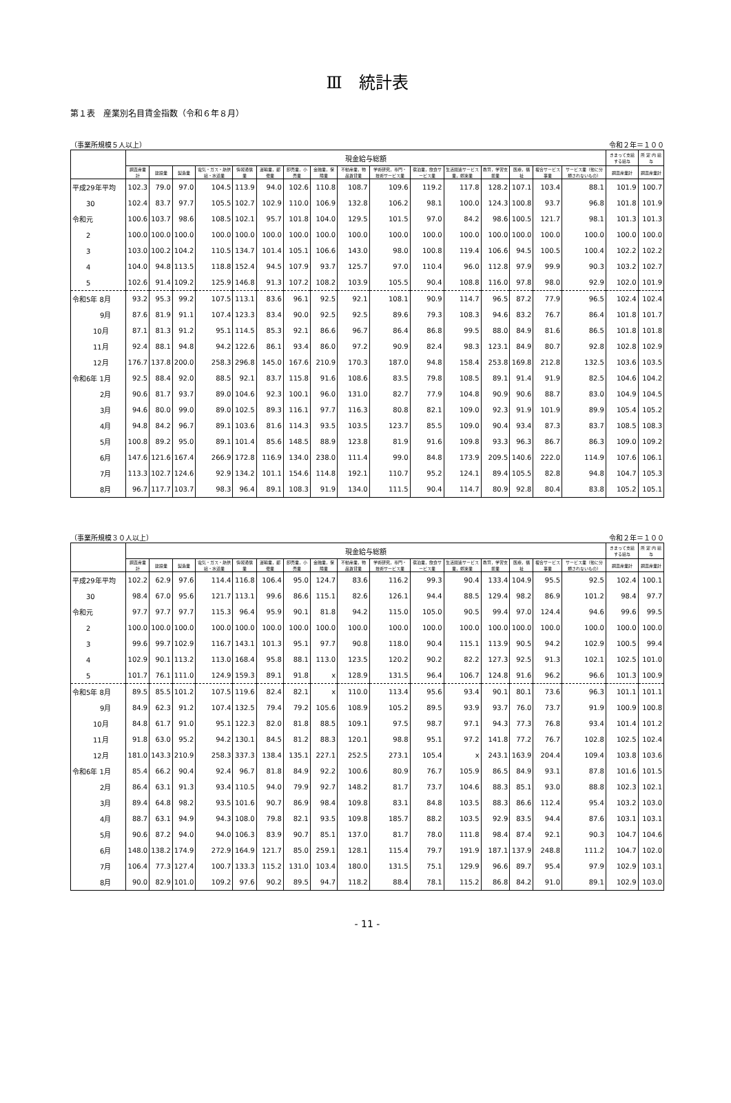Ⅲ　統計表
第１表　産業別名目賃金指数（令和６年８月）
（事業所規模５人以上） 令和２年＝１００
| | 現金給与総額 | | | | | | | | | | | | | | | | きまって支給する給与 | 所 定 内 給 与 |
| --- | --- | --- | --- | --- | --- | --- | --- | --- | --- | --- | --- | --- | --- | --- | --- | --- | --- | --- |
| | 調査産業計 | 建設業 | 製造業 | 電気・ガス・熱供給・水道業 | 情報通信業 | 運輸業，郵便業 | 卸売業，小売業 | 金融業，保険業 | 不動産業，物品賃貸業 | 学術研究，専門・技術サービス業 | 宿泊業，飲食サービス業 | 生活関連サービス業，娯楽業 | 教育，学習支援業 | 医療，福祉 | 複合サービス事業 | サービス業（他に分類されないもの） | 調査産業計 | 調査産業計 |
| 平成29年平均 | 102.3 | 79.0 | 97.0 | 104.5 | 113.9 | 94.0 | 102.6 | 110.8 | 108.7 | 109.6 | 119.2 | 117.8 | 128.2 | 107.1 | 103.4 | 88.1 | 101.9 | 100.7 |
| 30 | 102.4 | 83.7 | 97.7 | 105.5 | 102.7 | 102.9 | 110.0 | 106.9 | 132.8 | 106.2 | 98.1 | 100.0 | 124.3 | 100.8 | 93.7 | 96.8 | 101.8 | 101.9 |
| 令和元 | 100.6 | 103.7 | 98.6 | 108.5 | 102.1 | 95.7 | 101.8 | 104.0 | 129.5 | 101.5 | 97.0 | 84.2 | 98.6 | 100.5 | 121.7 | 98.1 | 101.3 | 101.3 |
| 2 | 100.0 | 100.0 | 100.0 | 100.0 | 100.0 | 100.0 | 100.0 | 100.0 | 100.0 | 100.0 | 100.0 | 100.0 | 100.0 | 100.0 | 100.0 | 100.0 | 100.0 | 100.0 |
| 3 | 103.0 | 100.2 | 104.2 | 110.5 | 134.7 | 101.4 | 105.1 | 106.6 | 143.0 | 98.0 | 100.8 | 119.4 | 106.6 | 94.5 | 100.5 | 100.4 | 102.2 | 102.2 |
| 4 | 104.0 | 94.8 | 113.5 | 118.8 | 152.4 | 94.5 | 107.9 | 93.7 | 125.7 | 97.0 | 110.4 | 96.0 | 112.8 | 97.9 | 99.9 | 90.3 | 103.2 | 102.7 |
| 5 | 102.6 | 91.4 | 109.2 | 125.9 | 146.8 | 91.3 | 107.2 | 108.2 | 103.9 | 105.5 | 90.4 | 108.8 | 116.0 | 97.8 | 98.0 | 92.9 | 102.0 | 101.9 |
| 令和5年 8月 | 93.2 | 95.3 | 99.2 | 107.5 | 113.1 | 83.6 | 96.1 | 92.5 | 92.1 | 108.1 | 90.9 | 114.7 | 96.5 | 87.2 | 77.9 | 96.5 | 102.4 | 102.4 |
| 9月 | 87.6 | 81.9 | 91.1 | 107.4 | 123.3 | 83.4 | 90.0 | 92.5 | 92.5 | 89.6 | 79.3 | 108.3 | 94.6 | 83.2 | 76.7 | 86.4 | 101.8 | 101.7 |
| 10月 | 87.1 | 81.3 | 91.2 | 95.1 | 114.5 | 85.3 | 92.1 | 86.6 | 96.7 | 86.4 | 86.8 | 99.5 | 88.0 | 84.9 | 81.6 | 86.5 | 101.8 | 101.8 |
| 11月 | 92.4 | 88.1 | 94.8 | 94.2 | 122.6 | 86.1 | 93.4 | 86.0 | 97.2 | 90.9 | 82.4 | 98.3 | 123.1 | 84.9 | 80.7 | 92.8 | 102.8 | 102.9 |
| 12月 | 176.7 | 137.8 | 200.0 | 258.3 | 296.8 | 145.0 | 167.6 | 210.9 | 170.3 | 187.0 | 94.8 | 158.4 | 253.8 | 169.8 | 212.8 | 132.5 | 103.6 | 103.5 |
| 令和6年 1月 | 92.5 | 88.4 | 92.0 | 88.5 | 92.1 | 83.7 | 115.8 | 91.6 | 108.6 | 83.5 | 79.8 | 108.5 | 89.1 | 91.4 | 91.9 | 82.5 | 104.6 | 104.2 |
| 2月 | 90.6 | 81.7 | 93.7 | 89.0 | 104.6 | 92.3 | 100.1 | 96.0 | 131.0 | 82.7 | 77.9 | 104.8 | 90.9 | 90.6 | 88.7 | 83.0 | 104.9 | 104.5 |
| 3月 | 94.6 | 80.0 | 99.0 | 89.0 | 102.5 | 89.3 | 116.1 | 97.7 | 116.3 | 80.8 | 82.1 | 109.0 | 92.3 | 91.9 | 101.9 | 89.9 | 105.4 | 105.2 |
| 4月 | 94.8 | 84.2 | 96.7 | 89.1 | 103.6 | 81.6 | 114.3 | 93.5 | 103.5 | 123.7 | 85.5 | 109.0 | 90.4 | 93.4 | 87.3 | 83.7 | 108.5 | 108.3 |
| 5月 | 100.8 | 89.2 | 95.0 | 89.1 | 101.4 | 85.6 | 148.5 | 88.9 | 123.8 | 81.9 | 91.6 | 109.8 | 93.3 | 96.3 | 86.7 | 86.3 | 109.0 | 109.2 |
| 6月 | 147.6 | 121.6 | 167.4 | 266.9 | 172.8 | 116.9 | 134.0 | 238.0 | 111.4 | 99.0 | 84.8 | 173.9 | 209.5 | 140.6 | 222.0 | 114.9 | 107.6 | 106.1 |
| 7月 | 113.3 | 102.7 | 124.6 | 92.9 | 134.2 | 101.1 | 154.6 | 114.8 | 192.1 | 110.7 | 95.2 | 124.1 | 89.4 | 105.5 | 82.8 | 94.8 | 104.7 | 105.3 |
| 8月 | 96.7 | 117.7 | 103.7 | 98.3 | 96.4 | 89.1 | 108.3 | 91.9 | 134.0 | 111.5 | 90.4 | 114.7 | 80.9 | 92.8 | 80.4 | 83.8 | 105.2 | 105.1 |
（事業所規模３０人以上） 令和２年＝１００
| | 現金給与総額 | | | | | | | | | | | | | | | | きまって支給する給与 | 所 定 内 給 与 |
| --- | --- | --- | --- | --- | --- | --- | --- | --- | --- | --- | --- | --- | --- | --- | --- | --- | --- | --- |
| | 調査産業計 | 建設業 | 製造業 | 電気・ガス・熱供給・水道業 | 情報通信業 | 運輸業，郵便業 | 卸売業，小売業 | 金融業，保険業 | 不動産業，物品賃貸業 | 学術研究，専門・技術サービス業 | 宿泊業，飲食サービス業 | 生活関連サービス業，娯楽業 | 教育，学習支援業 | 医療，福祉 | 複合サービス事業 | サービス業（他に分類されないもの） | 調査産業計 | 調査産業計 |
| 平成29年平均 | 102.2 | 62.9 | 97.6 | 114.4 | 116.8 | 106.4 | 95.0 | 124.7 | 83.6 | 116.2 | 99.3 | 90.4 | 133.4 | 104.9 | 95.5 | 92.5 | 102.4 | 100.1 |
| 30 | 98.4 | 67.0 | 95.6 | 121.7 | 113.1 | 99.6 | 86.6 | 115.1 | 82.6 | 126.1 | 94.4 | 88.5 | 129.4 | 98.2 | 86.9 | 101.2 | 98.4 | 97.7 |
| 令和元 | 97.7 | 97.7 | 97.7 | 115.3 | 96.4 | 95.9 | 90.1 | 81.8 | 94.2 | 115.0 | 105.0 | 90.5 | 99.4 | 97.0 | 124.4 | 94.6 | 99.6 | 99.5 |
| 2 | 100.0 | 100.0 | 100.0 | 100.0 | 100.0 | 100.0 | 100.0 | 100.0 | 100.0 | 100.0 | 100.0 | 100.0 | 100.0 | 100.0 | 100.0 | 100.0 | 100.0 | 100.0 |
| 3 | 99.6 | 99.7 | 102.9 | 116.7 | 143.1 | 101.3 | 95.1 | 97.7 | 90.8 | 118.0 | 90.4 | 115.1 | 113.9 | 90.5 | 94.2 | 102.9 | 100.5 | 99.4 |
| 4 | 102.9 | 90.1 | 113.2 | 113.0 | 168.4 | 95.8 | 88.1 | 113.0 | 123.5 | 120.2 | 90.2 | 82.2 | 127.3 | 92.5 | 91.3 | 102.1 | 102.5 | 101.0 |
| 5 | 101.7 | 76.1 | 111.0 | 124.9 | 159.3 | 89.1 | 91.8 | x | 128.9 | 131.5 | 96.4 | 106.7 | 124.8 | 91.6 | 96.2 | 96.6 | 101.3 | 100.9 |
| 令和5年 8月 | 89.5 | 85.5 | 101.2 | 107.5 | 119.6 | 82.4 | 82.1 | x | 110.0 | 113.4 | 95.6 | 93.4 | 90.1 | 80.1 | 73.6 | 96.3 | 101.1 | 101.1 |
| 9月 | 84.9 | 62.3 | 91.2 | 107.4 | 132.5 | 79.4 | 79.2 | 105.6 | 108.9 | 105.2 | 89.5 | 93.9 | 93.7 | 76.0 | 73.7 | 91.9 | 100.9 | 100.8 |
| 10月 | 84.8 | 61.7 | 91.0 | 95.1 | 122.3 | 82.0 | 81.8 | 88.5 | 109.1 | 97.5 | 98.7 | 97.1 | 94.3 | 77.3 | 76.8 | 93.4 | 101.4 | 101.2 |
| 11月 | 91.8 | 63.0 | 95.2 | 94.2 | 130.1 | 84.5 | 81.2 | 88.3 | 120.1 | 98.8 | 95.1 | 97.2 | 141.8 | 77.2 | 76.7 | 102.8 | 102.5 | 102.4 |
| 12月 | 181.0 | 143.3 | 210.9 | 258.3 | 337.3 | 138.4 | 135.1 | 227.1 | 252.5 | 273.1 | 105.4 | x | 243.1 | 163.9 | 204.4 | 109.4 | 103.8 | 103.6 |
| 令和6年 1月 | 85.4 | 66.2 | 90.4 | 92.4 | 96.7 | 81.8 | 84.9 | 92.2 | 100.6 | 80.9 | 76.7 | 105.9 | 86.5 | 84.9 | 93.1 | 87.8 | 101.6 | 101.5 |
| 2月 | 86.4 | 63.1 | 91.3 | 93.4 | 110.5 | 94.0 | 79.9 | 92.7 | 148.2 | 81.7 | 73.7 | 104.6 | 88.3 | 85.1 | 93.0 | 88.8 | 102.3 | 102.1 |
| 3月 | 89.4 | 64.8 | 98.2 | 93.5 | 101.6 | 90.7 | 86.9 | 98.4 | 109.8 | 83.1 | 84.8 | 103.5 | 88.3 | 86.6 | 112.4 | 95.4 | 103.2 | 103.0 |
| 4月 | 88.7 | 63.1 | 94.9 | 94.3 | 108.0 | 79.8 | 82.1 | 93.5 | 109.8 | 185.7 | 88.2 | 103.5 | 92.9 | 83.5 | 94.4 | 87.6 | 103.1 | 103.1 |
| 5月 | 90.6 | 87.2 | 94.0 | 94.0 | 106.3 | 83.9 | 90.7 | 85.1 | 137.0 | 81.7 | 78.0 | 111.8 | 98.4 | 87.4 | 92.1 | 90.3 | 104.7 | 104.6 |
| 6月 | 148.0 | 138.2 | 174.9 | 272.9 | 164.9 | 121.7 | 85.0 | 259.1 | 128.1 | 115.4 | 79.7 | 191.9 | 187.1 | 137.9 | 248.8 | 111.2 | 104.7 | 102.0 |
| 7月 | 106.4 | 77.3 | 127.4 | 100.7 | 133.3 | 115.2 | 131.0 | 103.4 | 180.0 | 131.5 | 75.1 | 129.9 | 96.6 | 89.7 | 95.4 | 97.9 | 102.9 | 103.1 |
| 8月 | 90.0 | 82.9 | 101.0 | 109.2 | 97.6 | 90.2 | 89.5 | 94.7 | 118.2 | 88.4 | 78.1 | 115.2 | 86.8 | 84.2 | 91.0 | 89.1 | 102.9 | 103.0 |
- 11 -